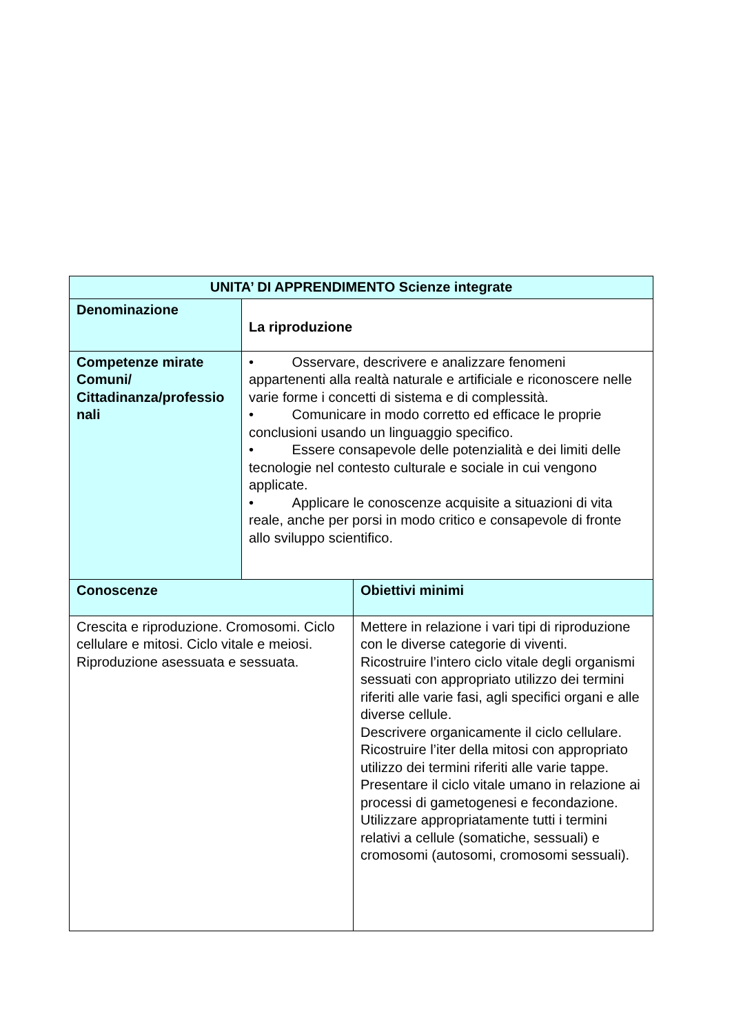| UNITA’ DI APPRENDIMENTO Scienze integrate | | |
| --- | --- | --- |
| Denominazione | La riproduzione | |
| Competenze mirate Comuni/ Cittadinanza/professio nali | • Osservare, descrivere e analizzare fenomeni appartenenti alla realtà naturale e artificiale e riconoscere nelle varie forme i concetti di sistema e di complessità. • Comunicare in modo corretto ed efficace le proprie conclusioni usando un linguaggio specifico. • Essere consapevole delle potenzialità e dei limiti delle tecnologie nel contesto culturale e sociale in cui vengono applicate. • Applicare le conoscenze acquisite a situazioni di vita reale, anche per porsi in modo critico e consapevole di fronte allo sviluppo scientifico. | |
| Conoscenze | | Obiettivi minimi |
| Crescita e riproduzione. Cromosomi. Ciclo cellulare e mitosi. Ciclo vitale e meiosi. Riproduzione asessuata e sessuata. | | Mettere in relazione i vari tipi di riproduzione con le diverse categorie di viventi. Ricostruire l’intero ciclo vitale degli organismi sessuati con appropriato utilizzo dei termini riferiti alle varie fasi, agli specifici organi e alle diverse cellule. Descrivere organicamente il ciclo cellulare. Ricostruire l’iter della mitosi con appropriato utilizzo dei termini riferiti alle varie tappe. Presentare il ciclo vitale umano in relazione ai processi di gametogenesi e fecondazione. Utilizzare appropriatamente tutti i termini relativi a cellule (somatiche, sessuali) e cromosomi (autosomi, cromosomi sessuali). |